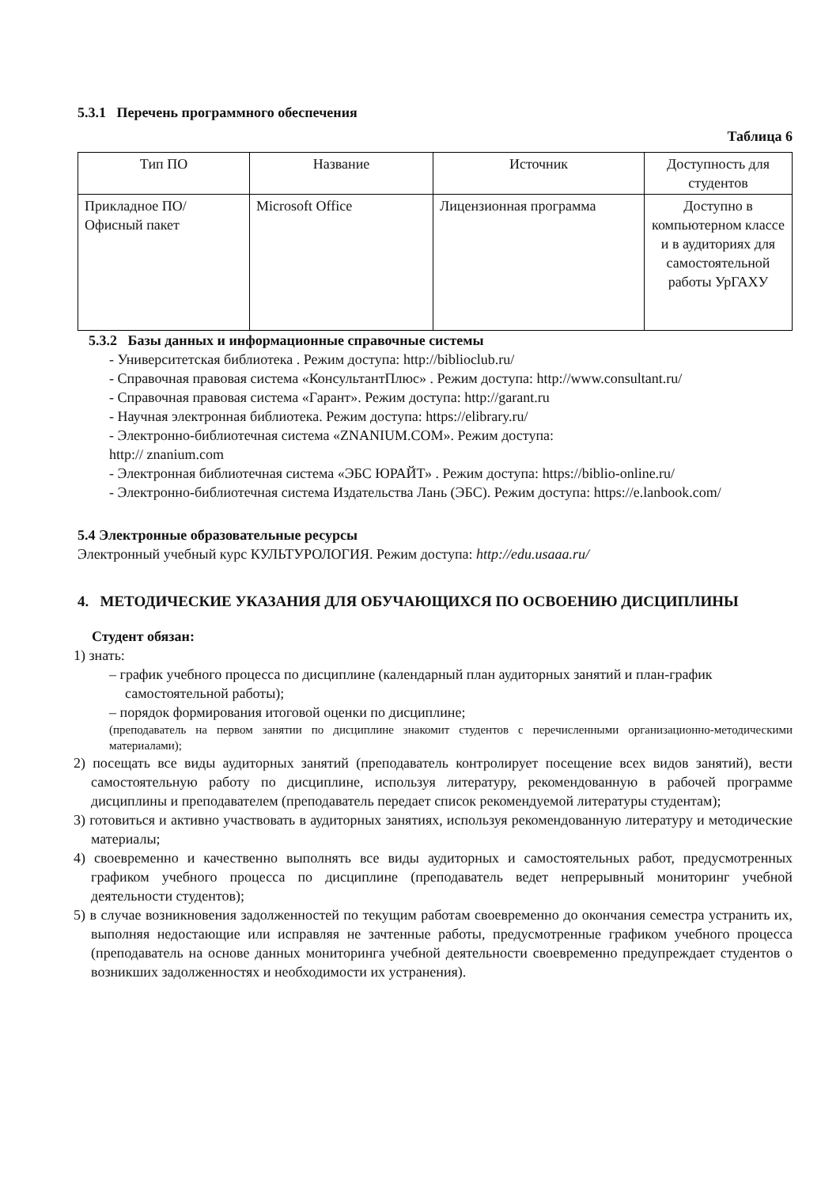5.3.1 Перечень программного обеспечения
Таблица 6
| Тип ПО | Название | Источник | Доступность для студентов |
| --- | --- | --- | --- |
| Прикладное ПО/ Офисный пакет | Microsoft Office | Лицензионная программа | Доступно в компьютерном классе и в аудиториях для самостоятельной работы УрГАХУ |
5.3.2 Базы данных и информационные справочные системы
- Университетская библиотека . Режим доступа: http://biblioclub.ru/
- Справочная правовая система «КонсультантПлюс» . Режим доступа: http://www.consultant.ru/
- Справочная правовая система «Гарант». Режим доступа: http://garant.ru
- Научная электронная библиотека. Режим доступа: https://elibrary.ru/
- Электронно-библиотечная система «ZNANIUM.COM». Режим доступа:
http:// znanium.com
- Электронная библиотечная система «ЭБС ЮРАЙТ» . Режим доступа: https://biblio-online.ru/
- Электронно-библиотечная система Издательства Лань (ЭБС). Режим доступа: https://e.lanbook.com/
5.4 Электронные образовательные ресурсы
Электронный учебный курс КУЛЬТУРОЛОГИЯ. Режим доступа: http://edu.usaaa.ru/
4. МЕТОДИЧЕСКИЕ УКАЗАНИЯ ДЛЯ ОБУЧАЮЩИХСЯ ПО ОСВОЕНИЮ ДИСЦИПЛИНЫ
Студент обязан:
1) знать:
– график учебного процесса по дисциплине (календарный план аудиторных занятий и план-график самостоятельной работы);
– порядок формирования итоговой оценки по дисциплине;
(преподаватель на первом занятии по дисциплине знакомит студентов с перечисленными организационно-методическими материалами);
2) посещать все виды аудиторных занятий (преподаватель контролирует посещение всех видов занятий), вести самостоятельную работу по дисциплине, используя литературу, рекомендованную в рабочей программе дисциплины и преподавателем (преподаватель передает список рекомендуемой литературы студентам);
3) готовиться и активно участвовать в аудиторных занятиях, используя рекомендованную литературу и методические материалы;
4) своевременно и качественно выполнять все виды аудиторных и самостоятельных работ, предусмотренных графиком учебного процесса по дисциплине (преподаватель ведет непрерывный мониторинг учебной деятельности студентов);
5) в случае возникновения задолженностей по текущим работам своевременно до окончания семестра устранить их, выполняя недостающие или исправляя не зачтенные работы, предусмотренные графиком учебного процесса (преподаватель на основе данных мониторинга учебной деятельности своевременно предупреждает студентов о возникших задолженностях и необходимости их устранения).